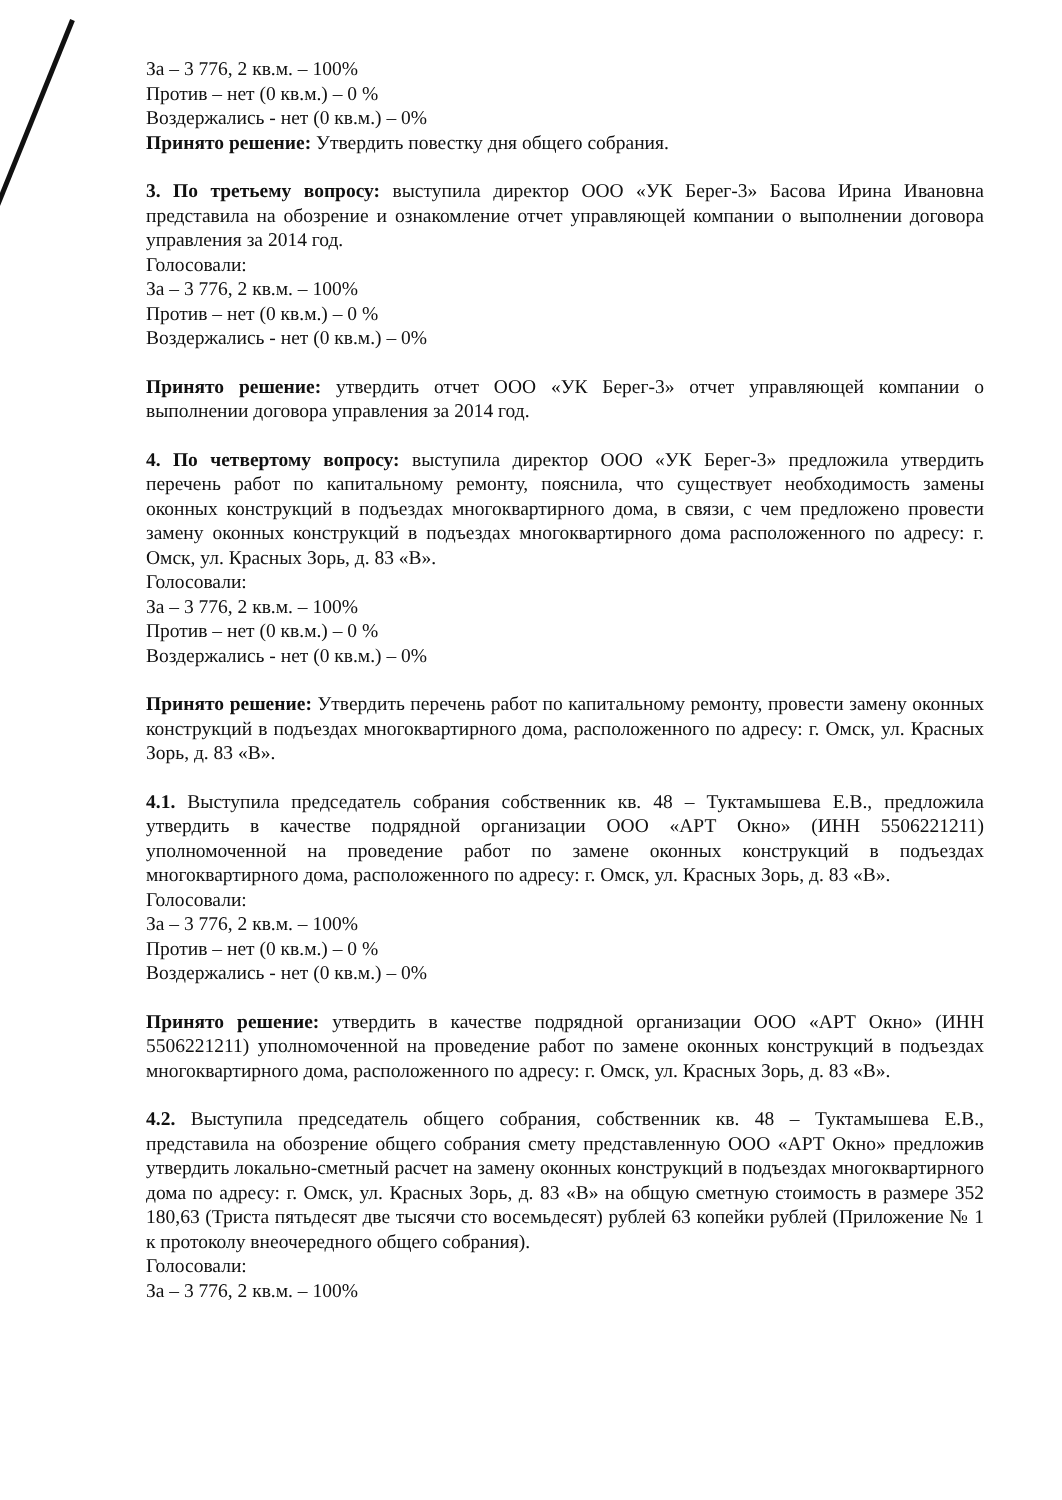За – 3 776, 2 кв.м. – 100%
Против – нет (0 кв.м.) – 0 %
Воздержались - нет (0 кв.м.) – 0%
Принято решение: Утвердить повестку дня общего собрания.
3. По третьему вопросу: выступила директор ООО «УК Берег-3» Басова Ирина Ивановна представила на обозрение и ознакомление отчет управляющей компании о выполнении договора управления за 2014 год.
Голосовали:
За – 3 776, 2 кв.м. – 100%
Против – нет (0 кв.м.) – 0 %
Воздержались - нет (0 кв.м.) – 0%
Принято решение: утвердить отчет ООО «УК Берег-3» отчет управляющей компании о выполнении договора управления за 2014 год.
4. По четвертому вопросу: выступила директор ООО «УК Берег-3» предложила утвердить перечень работ по капитальному ремонту, пояснила, что существует необходимость замены оконных конструкций в подъездах многоквартирного дома, в связи, с чем предложено провести замену оконных конструкций в подъездах многоквартирного дома расположенного по адресу: г. Омск, ул. Красных Зорь, д. 83 «В».
Голосовали:
За – 3 776, 2 кв.м. – 100%
Против – нет (0 кв.м.) – 0 %
Воздержались - нет (0 кв.м.) – 0%
Принято решение: Утвердить перечень работ по капитальному ремонту, провести замену оконных конструкций в подъездах многоквартирного дома, расположенного по адресу: г. Омск, ул. Красных Зорь, д. 83 «В».
4.1. Выступила председатель собрания собственник кв. 48 – Туктамышева Е.В., предложила утвердить в качестве подрядной организации ООО «АРТ Окно» (ИНН 5506221211) уполномоченной на проведение работ по замене оконных конструкций в подъездах многоквартирного дома, расположенного по адресу: г. Омск, ул. Красных Зорь, д. 83 «В».
Голосовали:
За – 3 776, 2 кв.м. – 100%
Против – нет (0 кв.м.) – 0 %
Воздержались - нет (0 кв.м.) – 0%
Принято решение: утвердить в качестве подрядной организации ООО «АРТ Окно» (ИНН 5506221211) уполномоченной на проведение работ по замене оконных конструкций в подъездах многоквартирного дома, расположенного по адресу: г. Омск, ул. Красных Зорь, д. 83 «В».
4.2. Выступила председатель общего собрания, собственник кв. 48 – Туктамышева Е.В., представила на обозрение общего собрания смету представленную ООО «АРТ Окно» предложив утвердить локально-сметный расчет на замену оконных конструкций в подъездах многоквартирного дома по адресу: г. Омск, ул. Красных Зорь, д. 83 «В» на общую сметную стоимость в размере 352 180,63 (Триста пятьдесят две тысячи сто восемьдесят) рублей 63 копейки рублей (Приложение № 1 к протоколу внеочередного общего собрания).
Голосовали:
За – 3 776, 2 кв.м. – 100%